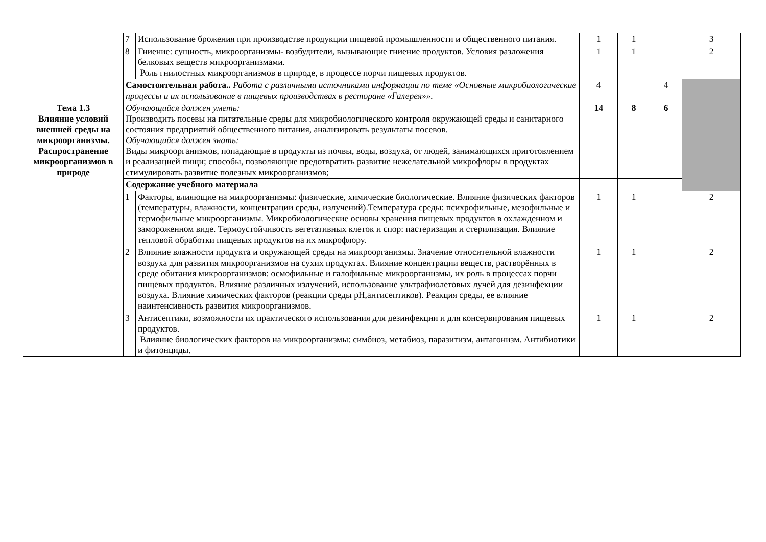| | 7 | Использование брожения при производстве продукции пищевой промышленности и общественного питания. | 1 | 1 | | 3 |
| | 8 | Гниение: сущность, микроорганизмы- возбудители, вызывающие гниение продуктов. Условия разложения белковых веществ микроорганизмами. Роль гнилостных микроорганизмов в природе, в процессе порчи пищевых продуктов. | 1 | 1 | | 2 |
| | Самостоятельная работа.. Работа с различными источниками информации по теме «Основные микробиологические процессы и их использование в пищевых производствах в ресторане «Галерея»». | | 4 | | 4 | |
| Тема 1.3 Влияние условий внешней среды на микроорганизмы. Распространение микроорганизмов в природе | Обучающийся должен уметь: Производить посевы на питательные среды для микробиологического контроля окружающей среды и санитарного состояния предприятий общественного питания, анализировать результаты посевов. Обучающийся должен знать: Виды микроорганизмов, попадающие в продукты из почвы, воды, воздуха, от людей, занимающихся приготовлением и реализацией пищи; способы, позволяющие предотвратить развитие нежелательной микрофлоры в продуктах стимулировать развитие полезных микроорганизмов; | | 14 | 8 | 6 | |
| | Содержание учебного материала | | | | | |
| | 1 | Факторы, влияющие на микроорганизмы: физические, химические биологические. Влияние физических факторов (температуры, влажности, концентрации среды, излучений).Температура среды: психрофильные, мезофильные и термофильные микроорганизмы. Микробиологические основы хранения пищевых продуктов в охлажденном и замороженном виде. Термоустойчивость вегетативных клеток и спор: пастеризация и стерилизация. Влияние тепловой обработки пищевых продуктов на их микрофлору. | 1 | 1 | | 2 |
| | 2 | Влияние влажности продукта и окружающей среды на микроорганизмы. Значение относительной влажности воздуха для развития микроорганизмов на сухих продуктах. Влияние концентрации веществ, растворённых в среде обитания микроорганизмов: осмофильные и галофильные микроорганизмы, их роль в процессах порчи пищевых продуктов. Влияние различных излучений, использование ультрафиолетовых лучей для дезинфекции воздуха. Влияние химических факторов (реакции среды pH,антисептиков). Реакция среды, ее влияние наинтенсивность развития микроорганизмов. | 1 | 1 | | 2 |
| | 3 | Антисептики, возможности их практического использования для дезинфекции и для консервирования пищевых продуктов. Влияние биологических факторов на микроорганизмы: симбиоз, метабиоз, паразитизм, антагонизм. Антибиотики и фитонциды. | 1 | 1 | | 2 |